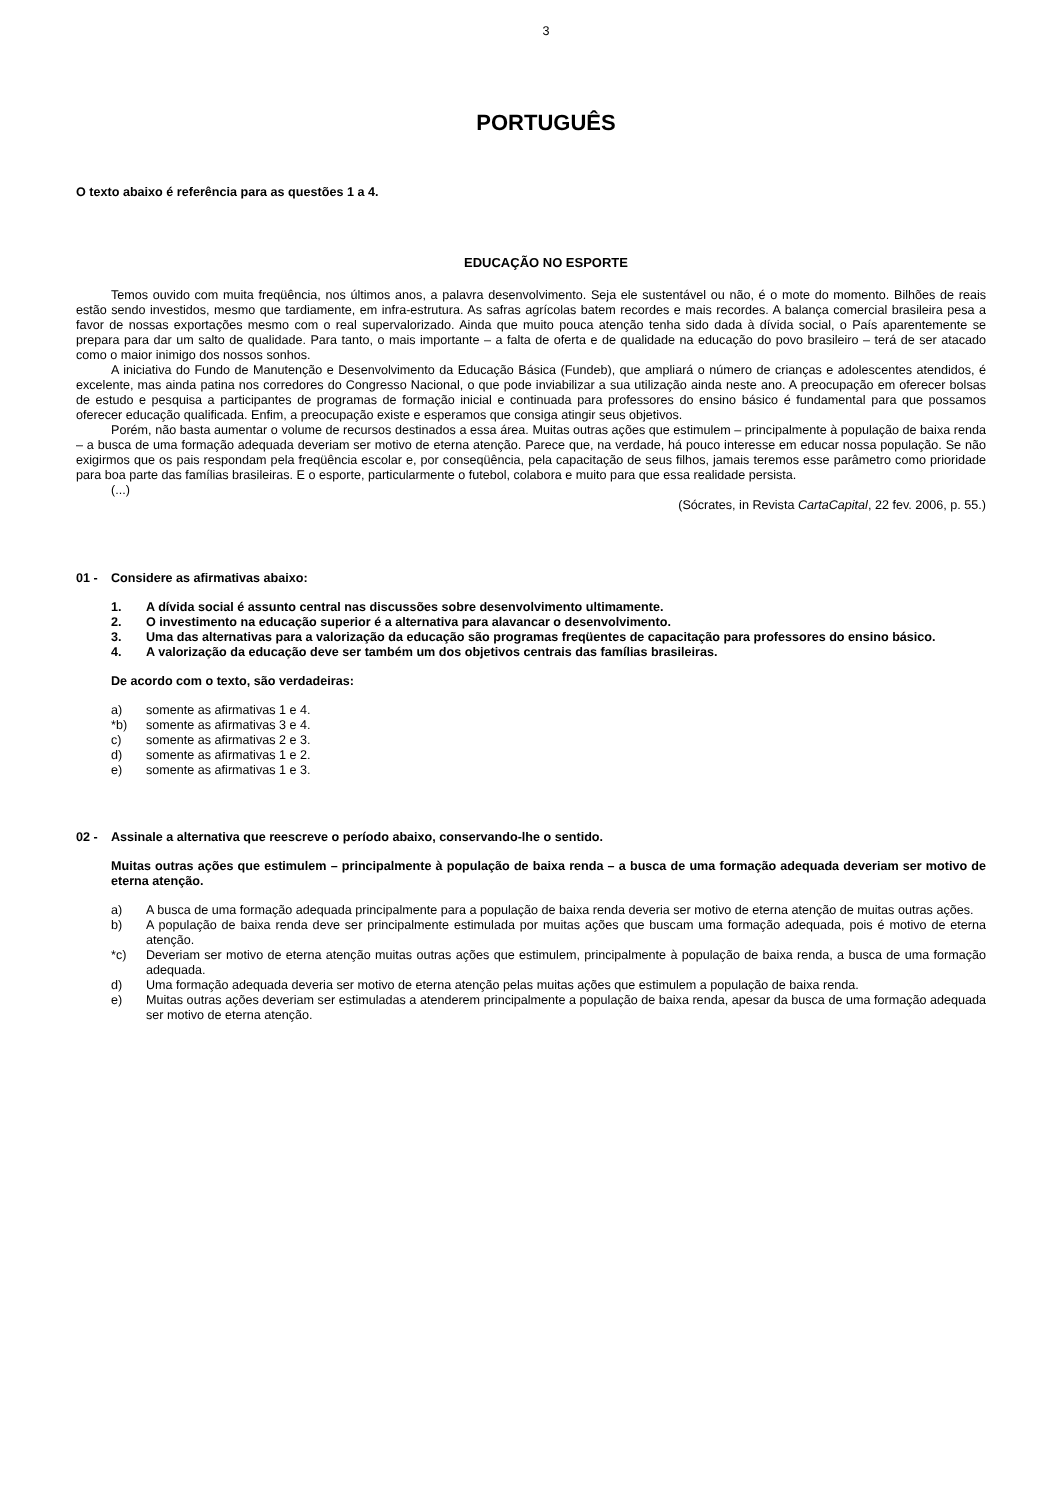3
PORTUGUÊS
O texto abaixo é referência para as questões 1 a 4.
EDUCAÇÃO NO ESPORTE
Temos ouvido com muita freqüência, nos últimos anos, a palavra desenvolvimento. Seja ele sustentável ou não, é o mote do momento. Bilhões de reais estão sendo investidos, mesmo que tardiamente, em infra-estrutura. As safras agrícolas batem recordes e mais recordes. A balança comercial brasileira pesa a favor de nossas exportações mesmo com o real supervalorizado. Ainda que muito pouca atenção tenha sido dada à dívida social, o País aparentemente se prepara para dar um salto de qualidade. Para tanto, o mais importante – a falta de oferta e de qualidade na educação do povo brasileiro – terá de ser atacado como o maior inimigo dos nossos sonhos.
A iniciativa do Fundo de Manutenção e Desenvolvimento da Educação Básica (Fundeb), que ampliará o número de crianças e adolescentes atendidos, é excelente, mas ainda patina nos corredores do Congresso Nacional, o que pode inviabilizar a sua utilização ainda neste ano. A preocupação em oferecer bolsas de estudo e pesquisa a participantes de programas de formação inicial e continuada para professores do ensino básico é fundamental para que possamos oferecer educação qualificada. Enfim, a preocupação existe e esperamos que consiga atingir seus objetivos.
Porém, não basta aumentar o volume de recursos destinados a essa área. Muitas outras ações que estimulem – principalmente à população de baixa renda – a busca de uma formação adequada deveriam ser motivo de eterna atenção. Parece que, na verdade, há pouco interesse em educar nossa população. Se não exigirmos que os pais respondam pela freqüência escolar e, por conseqüência, pela capacitação de seus filhos, jamais teremos esse parâmetro como prioridade para boa parte das famílias brasileiras. E o esporte, particularmente o futebol, colabora e muito para que essa realidade persista.
(...)
(Sócrates, in Revista CartaCapital, 22 fev. 2006, p. 55.)
01 - Considere as afirmativas abaixo:
1. A dívida social é assunto central nas discussões sobre desenvolvimento ultimamente.
2. O investimento na educação superior é a alternativa para alavancar o desenvolvimento.
3. Uma das alternativas para a valorização da educação são programas freqüentes de capacitação para professores do ensino básico.
4. A valorização da educação deve ser também um dos objetivos centrais das famílias brasileiras.
De acordo com o texto, são verdadeiras:
a) somente as afirmativas 1 e 4.
*b) somente as afirmativas 3 e 4.
c) somente as afirmativas 2 e 3.
d) somente as afirmativas 1 e 2.
e) somente as afirmativas 1 e 3.
02 - Assinale a alternativa que reescreve o período abaixo, conservando-lhe o sentido.
Muitas outras ações que estimulem – principalmente à população de baixa renda – a busca de uma formação adequada deveriam ser motivo de eterna atenção.
a) A busca de uma formação adequada principalmente para a população de baixa renda deveria ser motivo de eterna atenção de muitas outras ações.
b) A população de baixa renda deve ser principalmente estimulada por muitas ações que buscam uma formação adequada, pois é motivo de eterna atenção.
*c) Deveriam ser motivo de eterna atenção muitas outras ações que estimulem, principalmente à população de baixa renda, a busca de uma formação adequada.
d) Uma formação adequada deveria ser motivo de eterna atenção pelas muitas ações que estimulem a população de baixa renda.
e) Muitas outras ações deveriam ser estimuladas a atenderem principalmente a população de baixa renda, apesar da busca de uma formação adequada ser motivo de eterna atenção.